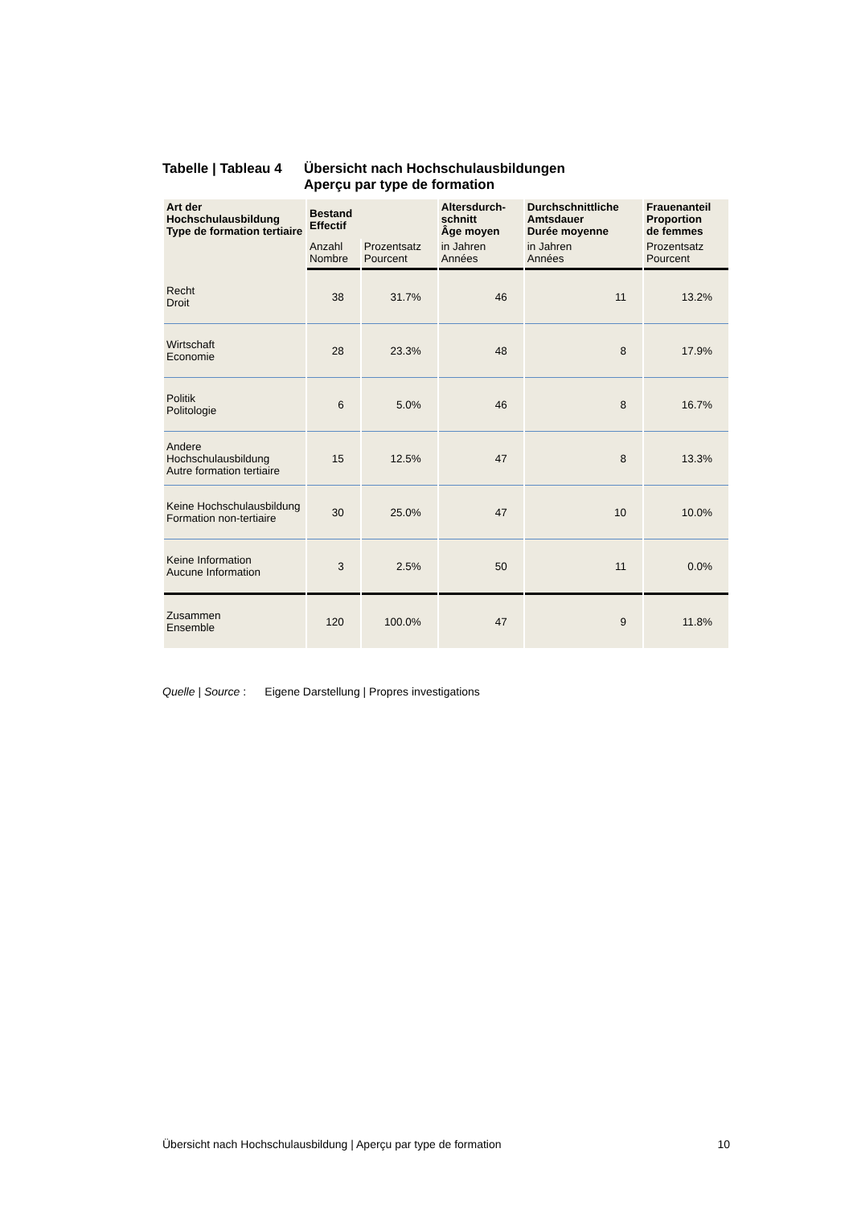Tabelle | Tableau 4
Übersicht nach Hochschulausbildungen
Aperçu par type de formation
| Art der Hochschulausbildung Type de formation tertiaire | Bestand Effectif | | Altersdurch- schnitt Âge moyen | Durchschnittliche Amtsdauer Durée moyenne | Frauenanteil Proportion de femmes |
| --- | --- | --- | --- | --- | --- |
| | Anzahl Nombre | Prozentsatz Pourcent | in Jahren Années | in Jahren Années | Prozentsatz Pourcent |
| Recht Droit | 38 | 31.7% | 46 | 11 | 13.2% |
| Wirtschaft Economie | 28 | 23.3% | 48 | 8 | 17.9% |
| Politik Politologie | 6 | 5.0% | 46 | 8 | 16.7% |
| Andere Hochschulausbildung Autre formation tertiaire | 15 | 12.5% | 47 | 8 | 13.3% |
| Keine Hochschulausbildung Formation non-tertiaire | 30 | 25.0% | 47 | 10 | 10.0% |
| Keine Information Aucune Information | 3 | 2.5% | 50 | 11 | 0.0% |
| Zusammen Ensemble | 120 | 100.0% | 47 | 9 | 11.8% |
Quelle | Source : Eigene Darstellung | Propres investigations
Übersicht nach Hochschulausbildung | Aperçu par type de formation 10